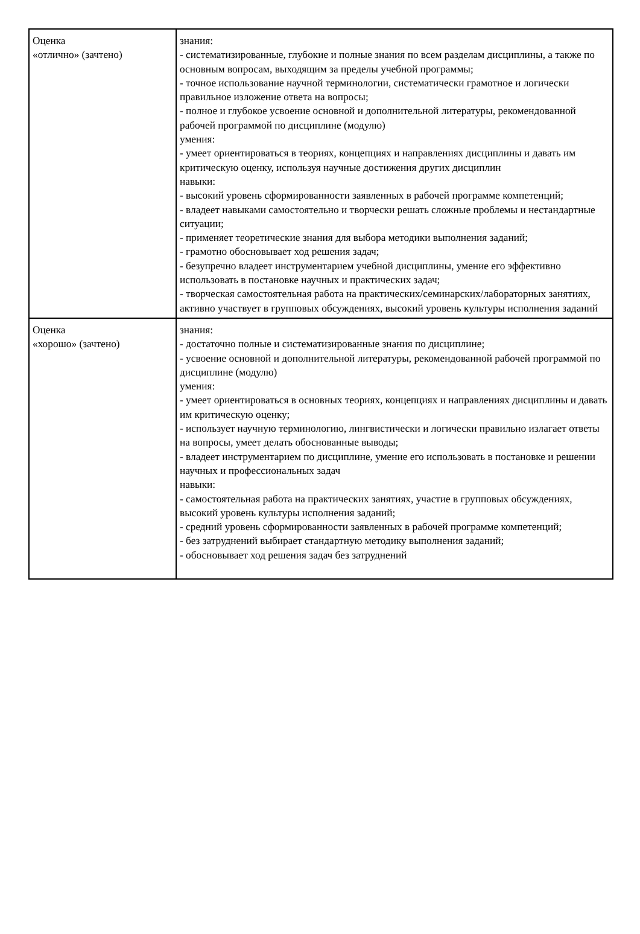| Оценка «отлично» (зачтено) | знания: - систематизированные, глубокие и полные знания по всем разделам дисциплины, а также по основным вопросам, выходящим за пределы учебной программы; - точное использование научной терминологии, систематически грамотное и логически правильное изложение ответа на вопросы; - полное и глубокое усвоение основной и дополнительной литературы, рекомендованной рабочей программой по дисциплине (модулю) умения: - умеет ориентироваться в теориях, концепциях и направлениях дисциплины и давать им критическую оценку, используя научные достижения других дисциплин навыки: - высокий уровень сформированности заявленных в рабочей программе компетенций; - владеет навыками самостоятельно и творчески решать сложные проблемы и нестандартные ситуации; - применяет теоретические знания для выбора методики выполнения заданий; - грамотно обосновывает ход решения задач; - безупречно владеет инструментарием учебной дисциплины, умение его эффективно использовать в постановке научных и практических задач; - творческая самостоятельная работа на практических/семинарских/лабораторных занятиях, активно участвует в групповых обсуждениях, высокий уровень культуры исполнения заданий |
| Оценка «хорошо» (зачтено) | знания: - достаточно полные и систематизированные знания по дисциплине; - усвоение основной и дополнительной литературы, рекомендованной рабочей программой по дисциплине (модулю) умения: - умеет ориентироваться в основных теориях, концепциях и направлениях дисциплины и давать им критическую оценку; - использует научную терминологию, лингвистически и логически правильно излагает ответы на вопросы, умеет делать обоснованные выводы; - владеет инструментарием по дисциплине, умение его использовать в постановке и решении научных и профессиональных задач навыки: - самостоятельная работа на практических занятиях, участие в групповых обсуждениях, высокий уровень культуры исполнения заданий; - средний уровень сформированности заявленных в рабочей программе компетенций; - без затруднений выбирает стандартную методику выполнения заданий; - обосновывает ход решения задач без затруднений |